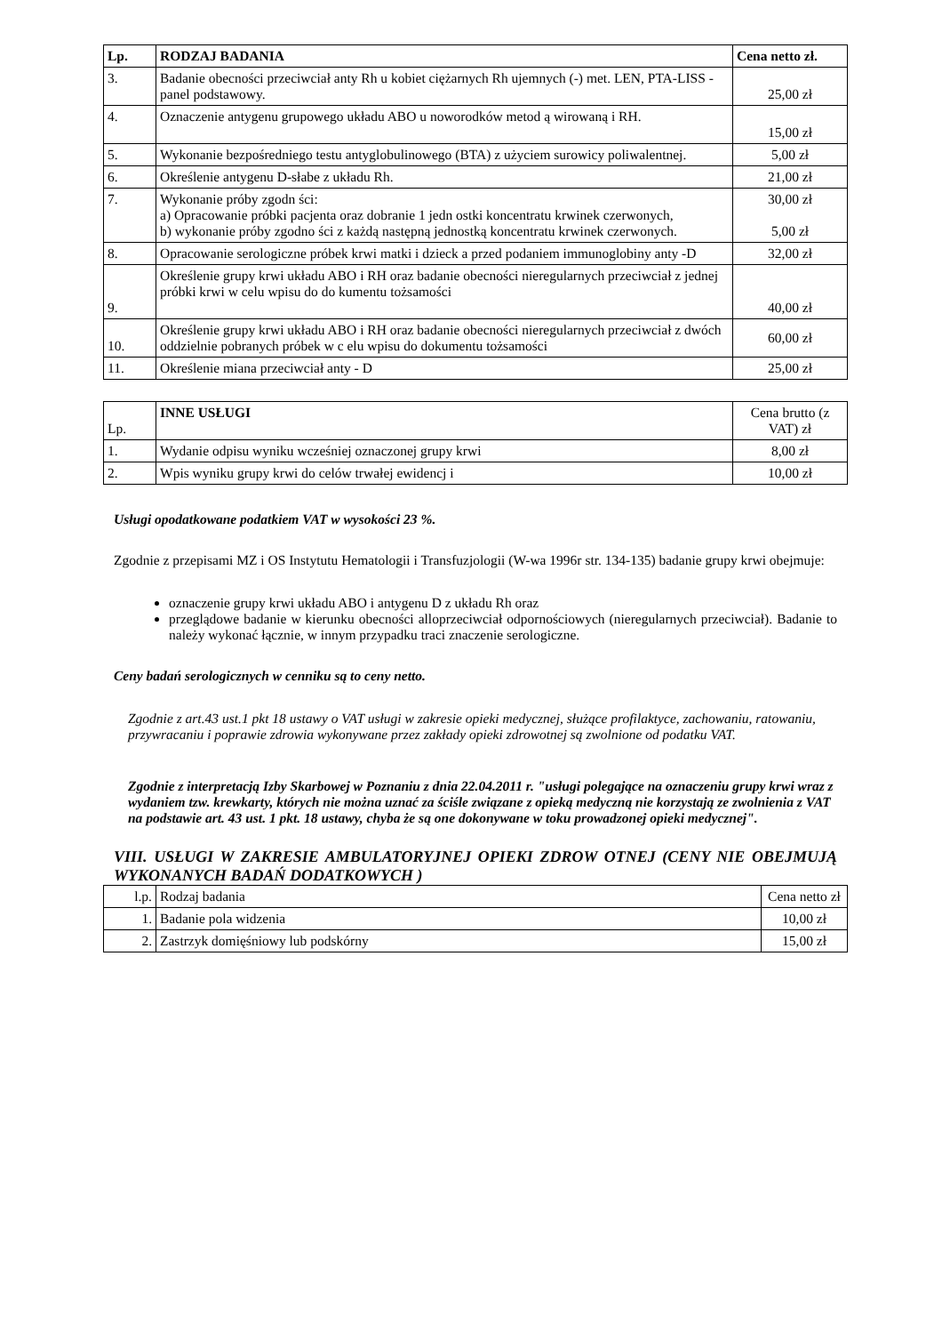| Lp. | RODZAJ BADANIA | Cena netto zł. |
| --- | --- | --- |
| 3. | Badanie obecności przeciwciał anty Rh u kobiet ciężarnych Rh ujemnych (-) met. LEN, PTA-LISS - panel podstawowy. | 25,00 zł |
| 4. | Oznaczenie antygenu grupowego układu ABO u noworodków metod ą wirowaną i RH. | 15,00 zł |
| 5. | Wykonanie bezpośredniego testu antyglobulinowego (BTA) z użyciem surowicy poliwalentnej. | 5,00 zł |
| 6. | Określenie antygenu D-słabe z układu Rh. | 21,00 zł |
| 7. | Wykonanie próby zgodn ści: a) Opracowanie próbki pacjenta oraz dobranie 1 jedn ostki koncentratu krwinek czerwonych, b) wykonanie próby zgodno ści z każdą następną jednostką koncentratu krwinek czerwonych. | 30,00 zł 5,00 zł |
| 8. | Opracowanie serologiczne próbek krwi matki i dzieck a przed podaniem immunoglobiny anty -D | 32,00 zł |
| 9. | Określenie grupy krwi układu ABO i RH oraz badanie obecności nieregularnych przeciwciał z jednej próbki krwi w celu wpisu do do kumentu tożsamości | 40,00 zł |
| 10. | Określenie grupy krwi układu ABO i RH oraz badanie obecności nieregularnych przeciwciał z dwóch oddzielnie pobranych próbek w c elu wpisu do dokumentu tożsamości | 60,00 zł |
| 11. | Określenie miana przeciwciał anty - D | 25,00 zł |
| Lp. | INNE USŁUGI | Cena brutto (z VAT) zł |
| 1. | Wydanie odpisu wyniku wcześniej oznaczonej grupy krwi | 8,00 zł |
| 2. | Wpis wyniku grupy krwi do celów trwałej ewidencj i | 10,00 zł |
Usługi opodatkowane podatkiem VAT w wysokości 23 %.
Zgodnie z przepisami MZ i OS Instytutu Hematologii i Transfuzjologii (W-wa 1996r str. 134-135) badanie grupy krwi obejmuje:
oznaczenie grupy krwi układu ABO i antygenu D z układu Rh oraz
przeglądowe badanie w kierunku obecności alloprzeciwciał odpornościowych (nieregularnych przeciwciał). Badanie to należy wykonać łącznie, w innym przypadku traci znaczenie serologiczne.
Ceny badań serologicznych w cenniku są to ceny netto.
Zgodnie z art.43 ust.1 pkt 18 ustawy o VAT usługi w zakresie opieki medycznej, służące profilaktyce, zachowaniu, ratowaniu, przywracaniu i poprawie zdrowia wykonywane przez zakłady opieki zdrowotnej są zwolnione od podatku VAT.
Zgodnie z interpretacją Izby Skarbowej w Poznaniu z dnia 22.04.2011 r. "usługi polegające na oznaczeniu grupy krwi wraz z wydaniem tzw. krewkarty, których nie można uznać za ściśle związane z opieką medyczną nie korzystają ze zwolnienia z VAT na podstawie art. 43 ust. 1 pkt. 18 ustawy, chyba że są one dokonywane w toku prowadzonej opieki medycznej".
VIII. USŁUGI W ZAKRESIE AMBULATORYJNEJ OPIEKI ZDROW OTNEJ (CENY NIE OBEJMUJĄ WYKONANYCH BADAŃ DODATKOWYCH )
| l.p. | Rodzaj badania | Cena netto zł |
| 1. | Badanie pola widzenia | 10,00 zł |
| 2. | Zastrzyk domięśniowy lub podskórny | 15,00 zł |